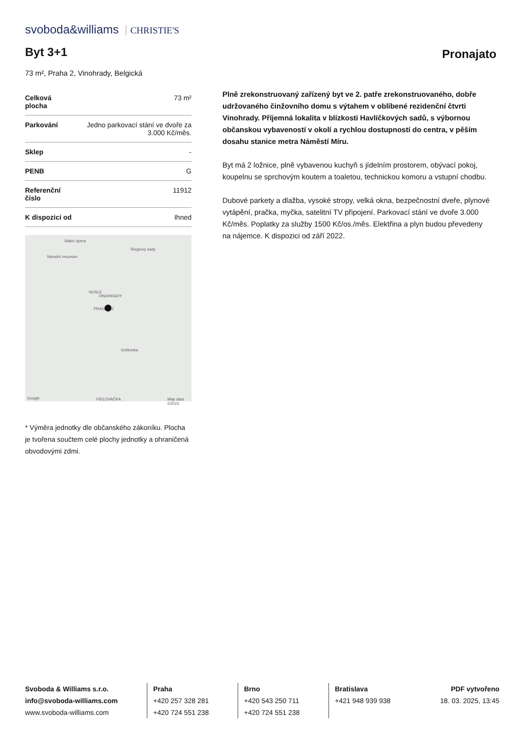svoboda&williams CHRISTIE'S
Byt 3+1 Pronajato
73 m², Praha 2, Vinohrady, Belgická
| Celková plocha | 73 m² |
| Parkování | Jedno parkovací stání ve dvoře za 3.000 Kč/měs. |
| Sklep | - |
| PENB | G |
| Referenční číslo | 11912 |
| K dispozici od | Ihned |
Státní opera
Riegrovy sady
Národní muzeum
NUSLE
VINOHRADY
PRAGUE 2
Grébovka
FIDLOVAČKA Google Map data ©2023
* Výměra jednotky dle občanského zákoníku. Plocha je tvořena součtem celé plochy jednotky a ohraničená obvodovými zdmi.
Plně zrekonstruovaný zařízený byt ve 2. patře zrekonstruovaného, dobře udržovaného činžovního domu s výtahem v oblíbené rezidenční čtvrti Vinohrady. Příjemná lokalita v blízkosti Havlíčkových sadů, s výbornou občanskou vybaveností v okolí a rychlou dostupností do centra, v pěším dosahu stanice metra Náměstí Míru.
Byt má 2 ložnice, plně vybavenou kuchyň s jídelním prostorem, obývací pokoj, koupelnu se sprchovým koutem a toaletou, technickou komoru a vstupní chodbu.
Dubové parkety a dlažba, vysoké stropy, velká okna, bezpečnostní dveře, plynové vytápění, pračka, myčka, satelitní TV připojení. Parkovací stání ve dvoře 3.000 Kč/měs. Poplatky za služby 1500 Kč/os./měs. Elektřina a plyn budou převedeny na nájemce. K dispozici od září 2022.
Svoboda & Williams s.r.o.
info@svoboda-williams.com
www.svoboda-williams.com
Praha
+420 257 328 281
+420 724 551 238
Brno
+420 543 250 711
+420 724 551 238
Bratislava
+421 948 939 938
PDF vytvořeno
18. 03. 2025, 13:45